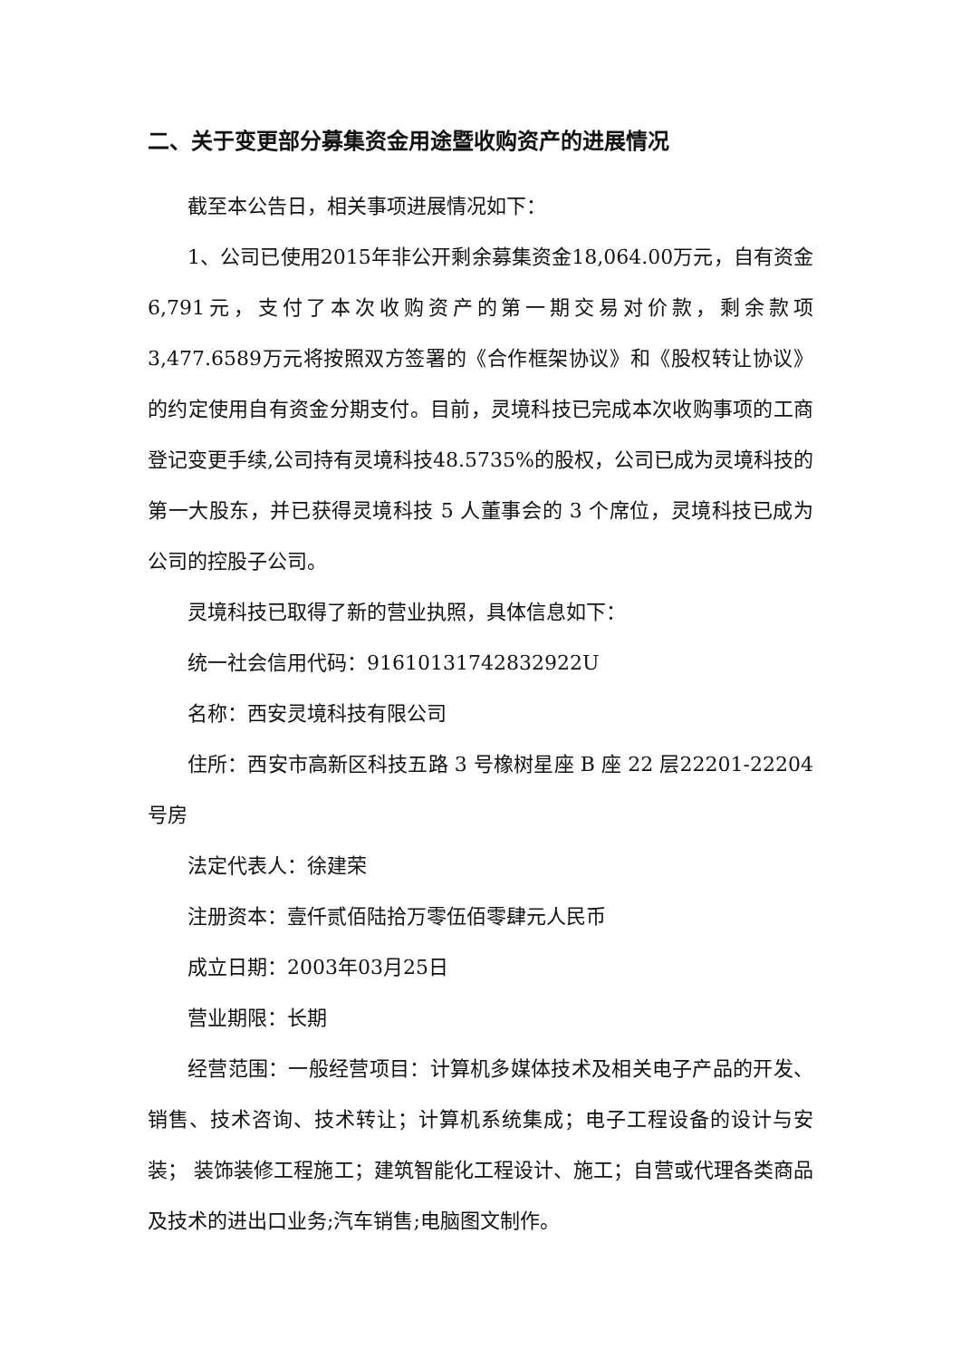二、关于变更部分募集资金用途暨收购资产的进展情况
截至本公告日，相关事项进展情况如下：
1、公司已使用2015年非公开剩余募集资金18,064.00万元，自有资金6,791元，支付了本次收购资产的第一期交易对价款，剩余款项3,477.6589万元将按照双方签署的《合作框架协议》和《股权转让协议》的约定使用自有资金分期支付。目前，灵境科技已完成本次收购事项的工商登记变更手续,公司持有灵境科技48.5735%的股权，公司已成为灵境科技的第一大股东，并已获得灵境科技 5 人董事会的 3 个席位，灵境科技已成为公司的控股子公司。
灵境科技已取得了新的营业执照，具体信息如下：
统一社会信用代码：916101317428329​22U
名称：西安灵境科技有限公司
住所：西安市高新区科技五路 3 号橡树星座 B 座 22 层22201-22204 号房
法定代表人：徐建荣
注册资本：壹仟贰佰陆拾万零伍佰零肆元人民币
成立日期：2003年03月25日
营业期限：长期
经营范围：一般经营项目：计算机多媒体技术及相关电子产品的开发、销售、技术咨询、技术转让；计算机系统集成；电子工程设备的设计与安装； 装饰装修工程施工；建筑智能化工程设计、施工；自营或代理各类商品及技术的进出口业务;汽车销售;电脑图文制作。